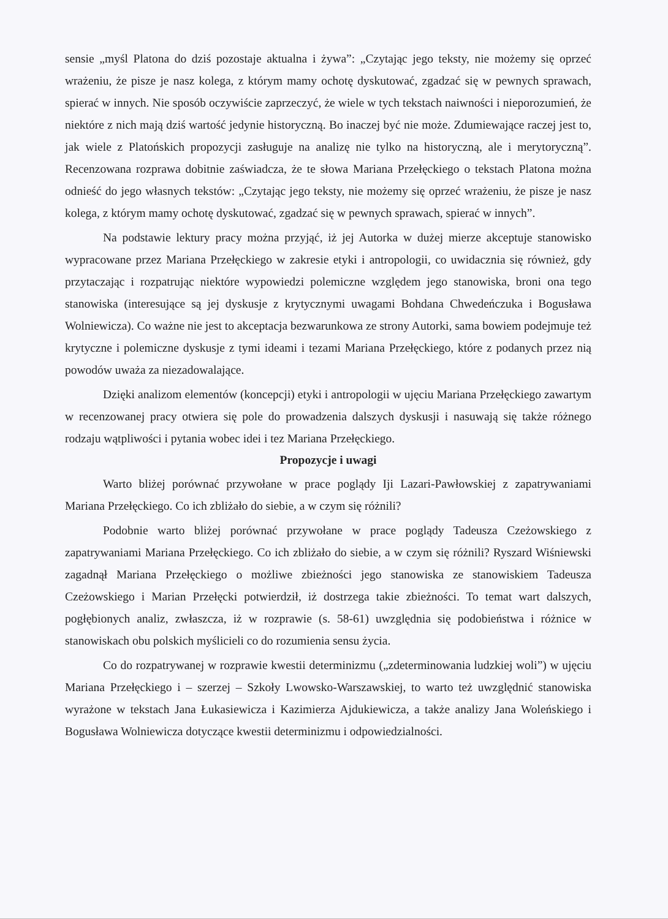sensie „myśl Platona do dziś pozostaje aktualna i żywa”: „Czytając jego teksty, nie możemy się oprzeć wrażeniu, że pisze je nasz kolega, z którym mamy ochotę dyskutować, zgadzać się w pewnych sprawach, spierać w innych. Nie sposób oczywiście zaprzeczyć, że wiele w tych tekstach naiwności i nieporozumień, że niektóre z nich mają dziś wartość jedynie historyczną. Bo inaczej być nie może. Zdumiewające raczej jest to, jak wiele z Platońskich propozycji zasługuje na analizę nie tylko na historyczną, ale i merytoryczną”. Recenzowana rozprawa dobitnie zaświadcza, że te słowa Mariana Przełęckiego o tekstach Platona można odnieść do jego własnych tekstów: „Czytając jego teksty, nie możemy się oprzeć wrażeniu, że pisze je nasz kolega, z którym mamy ochotę dyskutować, zgadzać się w pewnych sprawach, spierać w innych”.
Na podstawie lektury pracy można przyjąć, iż jej Autorka w dużej mierze akceptuje stanowisko wypracowane przez Mariana Przełęckiego w zakresie etyki i antropologii, co uwidacznia się również, gdy przytaczając i rozpatrując niektóre wypowiedzi polemiczne względem jego stanowiska, broni ona tego stanowiska (interesujące są jej dyskusje z krytycznymi uwagami Bohdana Chwedeńczuka i Bogusława Wolniewicza). Co ważne nie jest to akceptacja bezwarunkowa ze strony Autorki, sama bowiem podejmuje też krytyczne i polemiczne dyskusje z tymi ideami i tezami Mariana Przełęckiego, które z podanych przez nią powodów uważa za niezadowalające.
Dzięki analizom elementów (koncepcji) etyki i antropologii w ujęciu Mariana Przełęckiego zawartym w recenzowanej pracy otwiera się pole do prowadzenia dalszych dyskusji i nasuwają się także różnego rodzaju wątpliwości i pytania wobec idei i tez Mariana Przełęckiego.
Propozycje i uwagi
Warto bliżej porównać przywołane w prace poglądy Iji Lazari-Pawłowskiej z zapatrywaniami Mariana Przełęckiego. Co ich zbliżało do siebie, a w czym się różnili?
Podobnie warto bliżej porównać przywołane w prace poglądy Tadeusza Czeżowskiego z zapatrywaniami Mariana Przełęckiego. Co ich zbliżało do siebie, a w czym się różnili? Ryszard Wiśniewski zagadnął Mariana Przełęckiego o możliwe zbieżności jego stanowiska ze stanowiskiem Tadeusza Czeżowskiego i Marian Przełęcki potwierdził, iż dostrzega takie zbieżności. To temat wart dalszych, pogłębionych analiz, zwłaszcza, iż w rozprawie (s. 58-61) uwzględnia się podobieństwa i różnice w stanowiskach obu polskich myślicieli co do rozumienia sensu życia.
Co do rozpatrywanej w rozprawie kwestii determinizmu („zdeterminowania ludzkiej woli”) w ujęciu Mariana Przełęckiego i – szerzej – Szkoły Lwowsko-Warszawskiej, to warto też uwzględnić stanowiska wyrażone w tekstach Jana Łukasiewicza i Kazimierza Ajdukiewicza, a także analizy Jana Woleńskiego i Bogusława Wolniewicza dotyczące kwestii determinizmu i odpowiedzialności.